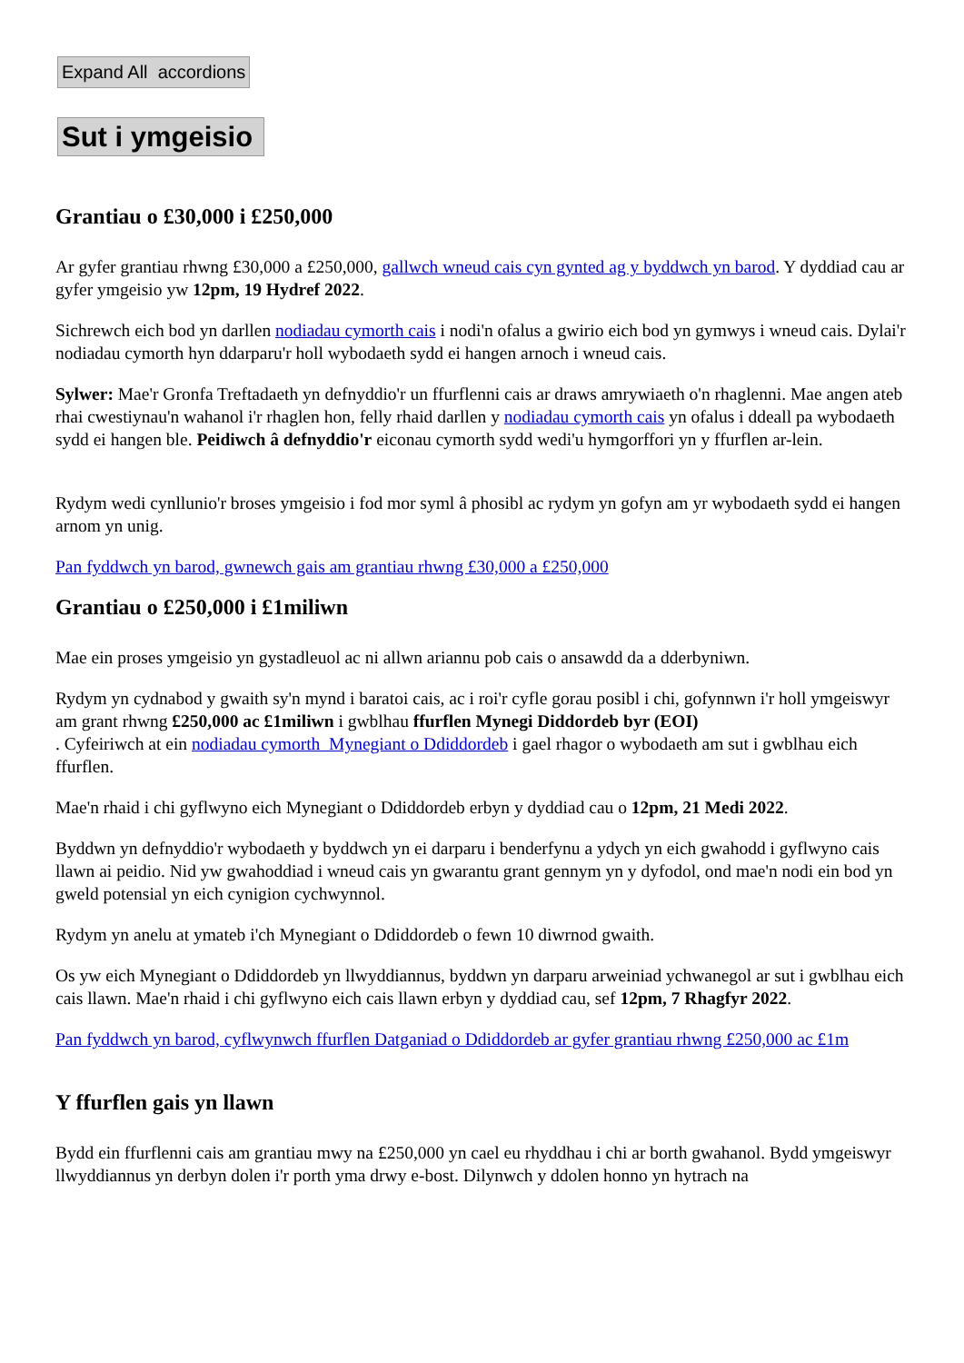Expand All accordions
Sut i ymgeisio
Grantiau o £30,000 i £250,000
Ar gyfer grantiau rhwng £30,000 a £250,000, gallwch wneud cais cyn gynted ag y byddwch yn barod. Y dyddiad cau ar gyfer ymgeisio yw 12pm, 19 Hydref 2022.
Sichrewch eich bod yn darllen nodiadau cymorth cais i nodi'n ofalus a gwirio eich bod yn gymwys i wneud cais. Dylai'r nodiadau cymorth hyn ddarparu'r holl wybodaeth sydd ei hangen arnoch i wneud cais.
Sylwer: Mae'r Gronfa Treftadaeth yn defnyddio'r un ffurflenni cais ar draws amrywiaeth o'n rhaglenni. Mae angen ateb rhai cwestiynau'n wahanol i'r rhaglen hon, felly rhaid darllen y nodiadau cymorth cais yn ofalus i ddeall pa wybodaeth sydd ei hangen ble. Peidiwch â defnyddio'r eiconau cymorth sydd wedi'u hymgorffori yn y ffurflen ar-lein.
Rydym wedi cynllunio'r broses ymgeisio i fod mor syml â phosibl ac rydym yn gofyn am yr wybodaeth sydd ei hangen arnom yn unig.
Pan fyddwch yn barod, gwnewch gais am grantiau rhwng £30,000 a £250,000
Grantiau o £250,000 i £1miliwn
Mae ein proses ymgeisio yn gystadleuol ac ni allwn ariannu pob cais o ansawdd da a dderbyniwn.
Rydym yn cydnabod y gwaith sy'n mynd i baratoi cais, ac i roi'r cyfle gorau posibl i chi, gofynnwn i'r holl ymgeiswyr am grant rhwng £250,000 ac £1miliwn i gwblhau ffurflen Mynegi Diddordeb byr (EOI)
. Cyfeiriwch at ein nodiadau cymorth Mynegiant o Ddiddordeb i gael rhagor o wybodaeth am sut i gwblhau eich ffurflen.
Mae'n rhaid i chi gyflwyno eich Mynegiant o Ddiddordeb erbyn y dyddiad cau o 12pm, 21 Medi 2022.
Byddwn yn defnyddio'r wybodaeth y byddwch yn ei darparu i benderfynu a ydych yn eich gwahodd i gyflwyno cais llawn ai peidio. Nid yw gwahoddiad i wneud cais yn gwarantu grant gennym yn y dyfodol, ond mae'n nodi ein bod yn gweld potensial yn eich cynigion cychwynnol.
Rydym yn anelu at ymateb i'ch Mynegiant o Ddiddordeb o fewn 10 diwrnod gwaith.
Os yw eich Mynegiant o Ddiddordeb yn llwyddiannus, byddwn yn darparu arweiniad ychwanegol ar sut i gwblhau eich cais llawn. Mae'n rhaid i chi gyflwyno eich cais llawn erbyn y dyddiad cau, sef 12pm, 7 Rhagfyr 2022.
Pan fyddwch yn barod, cyflwynwch ffurflen Datganiad o Ddiddordeb ar gyfer grantiau rhwng £250,000 ac £1m
Y ffurflen gais yn llawn
Bydd ein ffurflenni cais am grantiau mwy na £250,000 yn cael eu rhyddhau i chi ar borth gwahanol. Bydd ymgeiswyr llwyddiannus yn derbyn dolen i'r porth yma drwy e-bost. Dilynwch y ddolen honno yn hytrach na